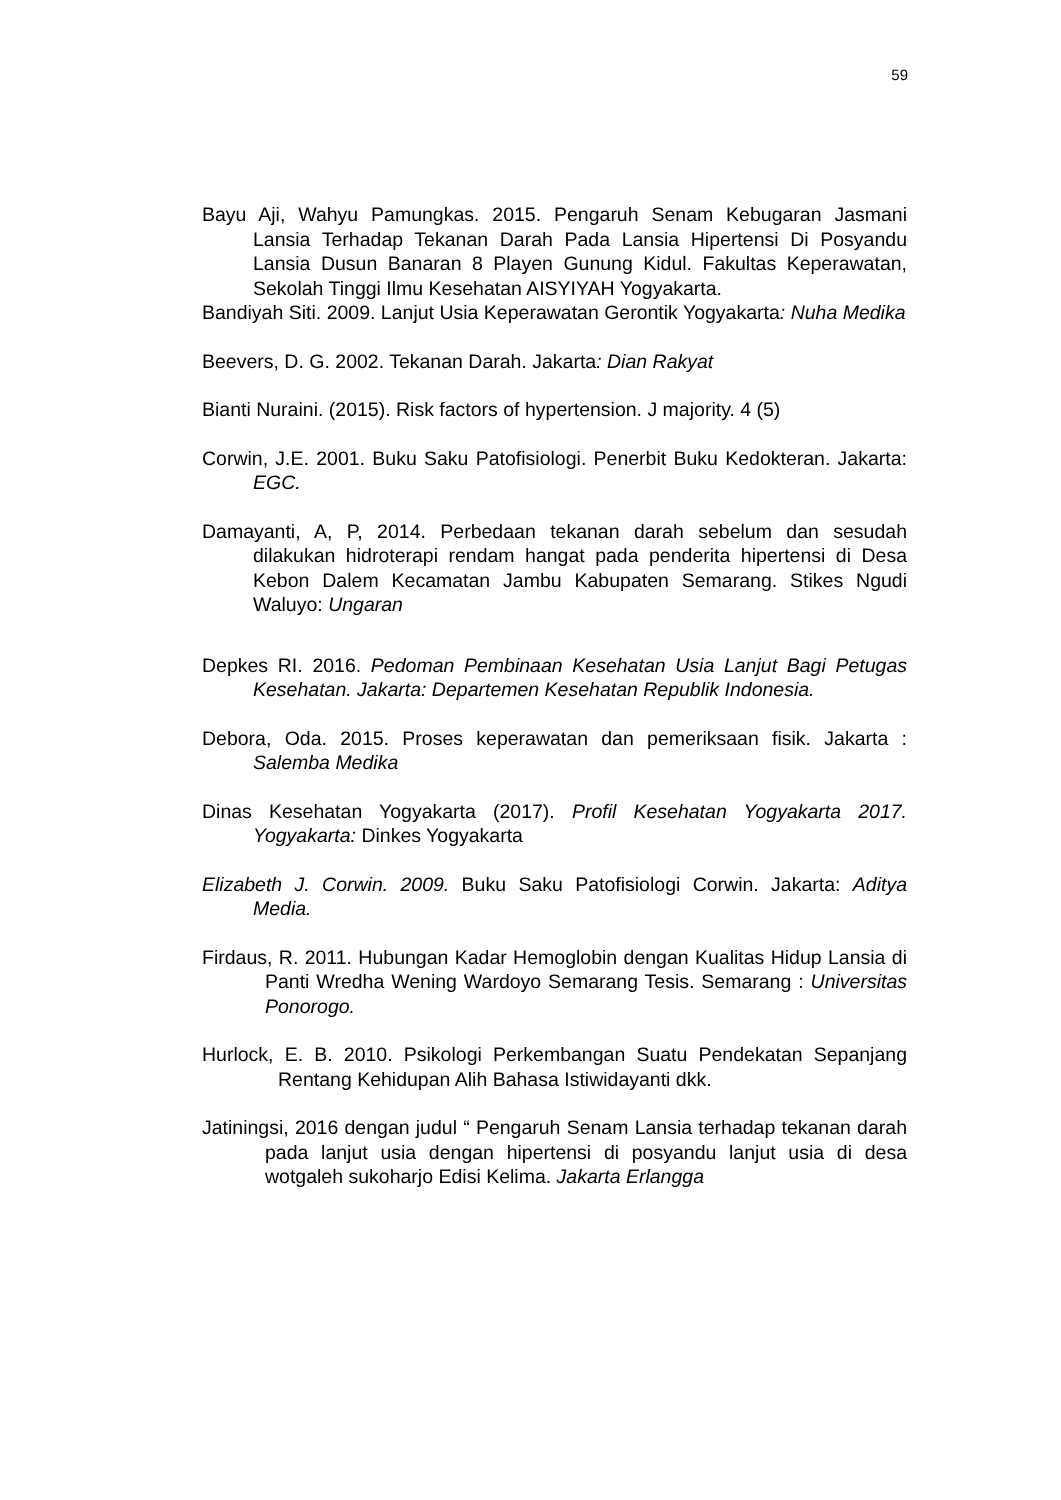59
Bayu Aji, Wahyu Pamungkas. 2015. Pengaruh Senam Kebugaran Jasmani Lansia Terhadap Tekanan Darah Pada Lansia Hipertensi Di Posyandu Lansia Dusun Banaran 8 Playen Gunung Kidul. Fakultas Keperawatan, Sekolah Tinggi Ilmu Kesehatan AISYIYAH Yogyakarta.
Bandiyah Siti. 2009. Lanjut Usia Keperawatan Gerontik Yogyakarta: Nuha Medika
Beevers, D. G. 2002. Tekanan Darah. Jakarta: Dian Rakyat
Bianti Nuraini. (2015). Risk factors of hypertension. J majority. 4 (5)
Corwin, J.E. 2001. Buku Saku Patofisiologi. Penerbit Buku Kedokteran. Jakarta: EGC.
Damayanti, A, P, 2014. Perbedaan tekanan darah sebelum dan sesudah dilakukan hidroterapi rendam hangat pada penderita hipertensi di Desa Kebon Dalem Kecamatan Jambu Kabupaten Semarang. Stikes Ngudi Waluyo: Ungaran
Depkes RI. 2016. Pedoman Pembinaan Kesehatan Usia Lanjut Bagi Petugas Kesehatan. Jakarta: Departemen Kesehatan Republik Indonesia.
Debora, Oda. 2015. Proses keperawatan dan pemeriksaan fisik. Jakarta : Salemba Medika
Dinas Kesehatan Yogyakarta (2017). Profil Kesehatan Yogyakarta 2017. Yogyakarta: Dinkes Yogyakarta
Elizabeth J. Corwin. 2009. Buku Saku Patofisiologi Corwin. Jakarta: Aditya Media.
Firdaus, R. 2011. Hubungan Kadar Hemoglobin dengan Kualitas Hidup Lansia di Panti Wredha Wening Wardoyo Semarang Tesis. Semarang : Universitas Ponorogo.
Hurlock, E. B. 2010. Psikologi Perkembangan Suatu Pendekatan Sepanjang Rentang Kehidupan Alih Bahasa Istiwidayanti dkk.
Jatiningsi, 2016 dengan judul “ Pengaruh Senam Lansia terhadap tekanan darah pada lanjut usia dengan hipertensi di posyandu lanjut usia di desa wotgaleh sukoharjo Edisi Kelima. Jakarta Erlangga